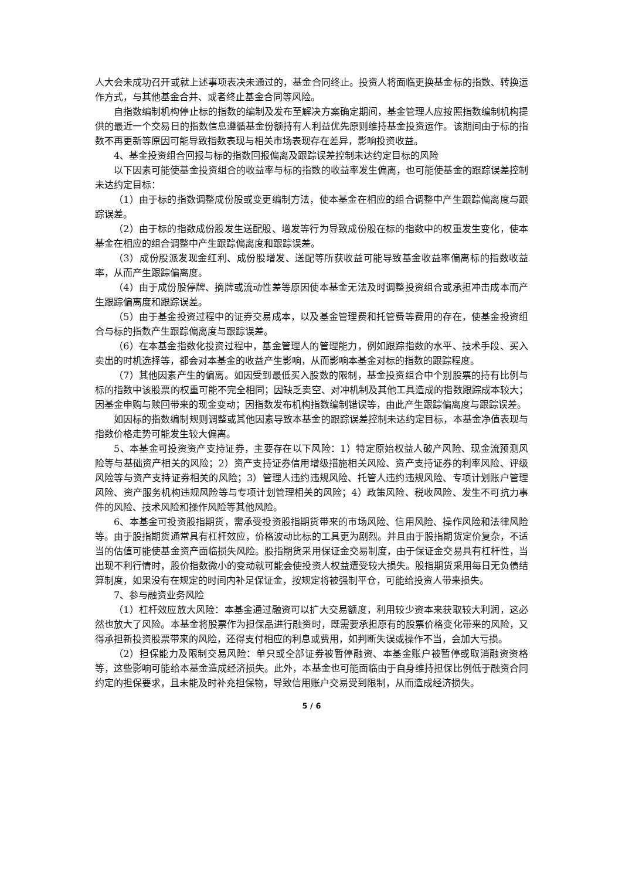人大会未成功召开或就上述事项表决未通过的，基金合同终止。投资人将面临更换基金标的指数、转换运作方式，与其他基金合并、或者终止基金合同等风险。
自指数编制机构停止标的指数的编制及发布至解决方案确定期间，基金管理人应按照指数编制机构提供的最近一个交易日的指数信息遵循基金份额持有人利益优先原则维持基金投资运作。该期间由于标的指数不再更新等原因可能导致指数表现与相关市场表现存在差异，影响投资收益。
4、基金投资组合回报与标的指数回报偏离及跟踪误差控制未达约定目标的风险
以下因素可能使基金投资组合的收益率与标的指数的收益率发生偏离，也可能使基金的跟踪误差控制未达约定目标：
（1）由于标的指数调整成份股或变更编制方法，使本基金在相应的组合调整中产生跟踪偏离度与跟踪误差。
（2）由于标的指数成份股发生送配股、增发等行为导致成份股在标的指数中的权重发生变化，使本基金在相应的组合调整中产生跟踪偏离度和跟踪误差。
（3）成份股派发现金红利、成份股增发、送配等所获收益可能导致基金收益率偏离标的指数收益率，从而产生跟踪偏离度。
（4）由于成份股停牌、摘牌或流动性差等原因使本基金无法及时调整投资组合或承担冲击成本而产生跟踪偏离度和跟踪误差。
（5）由于基金投资过程中的证券交易成本，以及基金管理费和托管费等费用的存在，使基金投资组合与标的指数产生跟踪偏离度与跟踪误差。
（6）在本基金指数化投资过程中，基金管理人的管理能力，例如跟踪指数的水平、技术手段、买入卖出的时机选择等，都会对本基金的收益产生影响，从而影响本基金对标的指数的跟踪程度。
（7）其他因素产生的偏离。如因受到最低买入股数的限制，基金投资组合中个别股票的持有比例与标的指数中该股票的权重可能不完全相同；因缺乏卖空、对冲机制及其他工具造成的指数跟踪成本较大；因基金申购与赎回带来的现金变动；因指数发布机构指数编制错误等，由此产生跟踪偏离度与跟踪误差。
如因标的指数编制规则调整或其他因素导致本基金的跟踪误差控制未达约定目标，本基金净值表现与指数价格走势可能发生较大偏离。
5、本基金可投资资产支持证券，主要存在以下风险：1）特定原始权益人破产风险、现金流预测风险等与基础资产相关的风险；2）资产支持证券信用增级措施相关风险、资产支持证券的利率风险、评级风险等与资产支持证券相关的风险；3）管理人违约违规风险、托管人违约违规风险、专项计划账户管理风险、资产服务机构违规风险等与专项计划管理相关的风险；4）政策风险、税收风险、发生不可抗力事件的风险、技术风险和操作风险等其他风险。
6、本基金可投资股指期货，需承受投资股指期货带来的市场风险、信用风险、操作风险和法律风险等。由于股指期货通常具有杠杆效应，价格波动比标的工具更为剧烈。并且由于股指期货定价复杂，不适当的估值可能使基金资产面临损失风险。股指期货采用保证金交易制度，由于保证金交易具有杠杆性，当出现不利行情时，股价指数微小的变动就可能会使投资人权益遭受较大损失。股指期货采用每日无负债结算制度，如果没有在规定的时间内补足保证金，按规定将被强制平仓，可能给投资人带来损失。
7、参与融资业务风险
（1）杠杆效应放大风险：本基金通过融资可以扩大交易额度，利用较少资本来获取较大利润，这必然也放大了风险。本基金将股票作为担保品进行融资时，既需要承担原有的股票价格变化带来的风险，又得承担新投资股票带来的风险，还得支付相应的利息或费用，如判断失误或操作不当，会加大亏损。
（2）担保能力及限制交易风险：单只或全部证券被暂停融资、本基金账户被暂停或取消融资资格等，这些影响可能给本基金造成经济损失。此外，本基金也可能面临由于自身维持担保比例低于融资合同约定的担保要求，且未能及时补充担保物，导致信用账户交易受到限制，从而造成经济损失。
5 / 6